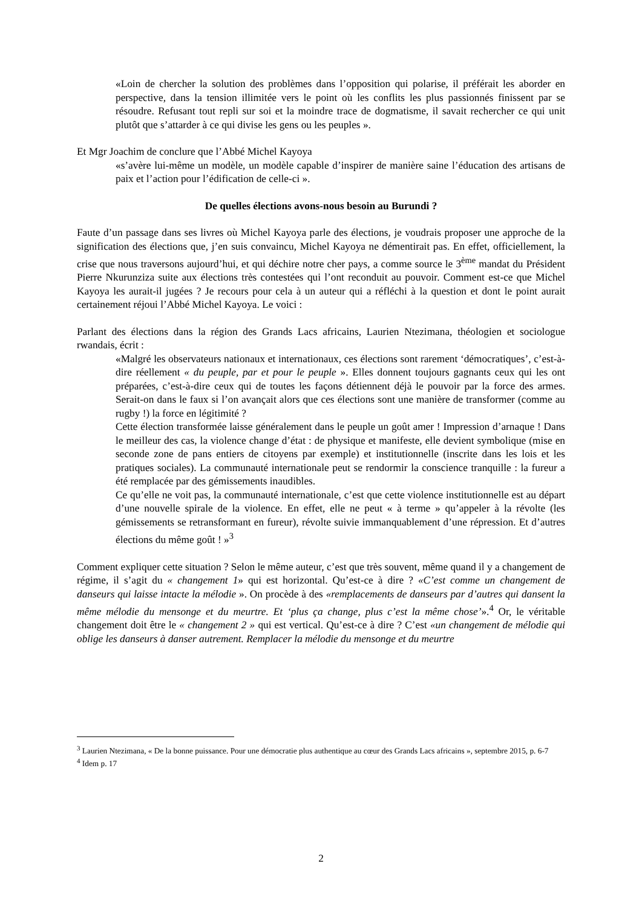«Loin de chercher la solution des problèmes dans l’opposition qui polarise, il préférait les aborder en perspective, dans la tension illimitée vers le point où les conflits les plus passionnés finissent par se résoudre. Refusant tout repli sur soi et la moindre trace de dogmatisme, il savait rechercher ce qui unit plutôt que s’attarder à ce qui divise les gens ou les peuples ».
Et Mgr Joachim de conclure que l’Abbé Michel Kayoya
«s’avère lui-même un modèle, un modèle capable d’inspirer de manière saine l’éducation des artisans de paix et l’action pour l’édification de celle-ci ».
De quelles élections avons-nous besoin au Burundi ?
Faute d’un passage dans ses livres où Michel Kayoya parle des élections, je voudrais proposer une approche de la signification des élections que, j’en suis convaincu, Michel Kayoya ne démentirait pas. En effet, officiellement, la crise que nous traversons aujourd’hui, et qui déchire notre cher pays, a comme source le 3<sup>ème</sup> mandat du Président Pierre Nkurunziza suite aux élections très contestées qui l’ont reconduit au pouvoir. Comment est-ce que Michel Kayoya les aurait-il jugées ? Je recours pour cela à un auteur qui a réfléchi à la question et dont le point aurait certainement réjoui l’Abbé Michel Kayoya. Le voici :
Parlant des élections dans la région des Grands Lacs africains, Laurien Ntezimana, théologien et sociologue rwandais, écrit :
«Malgré les observateurs nationaux et internationaux, ces élections sont rarement ‘démocratiques’, c’est-à-dire réellement « du peuple, par et pour le peuple ». Elles donnent toujours gagnants ceux qui les ont préparées, c’est-à-dire ceux qui de toutes les façons détiennent déjà le pouvoir par la force des armes. Serait-on dans le faux si l’on avançait alors que ces élections sont une manière de transformer (comme au rugby !) la force en légitimité ?
Cette élection transformée laisse généralement dans le peuple un goût amer ! Impression d’arnaque ! Dans le meilleur des cas, la violence change d’état : de physique et manifeste, elle devient symbolique (mise en seconde zone de pans entiers de citoyens par exemple) et institutionnelle (inscrite dans les lois et les pratiques sociales). La communauté internationale peut se rendormir la conscience tranquille : la fureur a été remplacée par des gémissements inaudibles.
Ce qu’elle ne voit pas, la communauté internationale, c’est que cette violence institutionnelle est au départ d’une nouvelle spirale de la violence. En effet, elle ne peut « à terme » qu’appeler à la révolte (les gémissements se retransformant en fureur), révolte suivie immanquablement d’une répression. Et d’autres élections du même goût ! »<sup>3</sup>
Comment expliquer cette situation ? Selon le même auteur, c’est que très souvent, même quand il y a changement de régime, il s’agit du « changement 1» qui est horizontal. Qu’est-ce à dire ? «C’est comme un changement de danseurs qui laisse intacte la mélodie ». On procède à des «remplacements de danseurs par d’autres qui dansent la même mélodie du mensonge et du meurtre. Et ‘plus ça change, plus c’est la même chose’».<sup>4</sup> Or, le véritable changement doit être le « changement 2 » qui est vertical. Qu’est-ce à dire ? C’est «un changement de mélodie qui oblige les danseurs à danser autrement. Remplacer la mélodie du mensonge et du meurtre
<sup>3</sup> Laurien Ntezimana, « De la bonne puissance. Pour une démocratie plus authentique au cœur des Grands Lacs africains », septembre 2015, p. 6-7
<sup>4</sup> Idem p. 17
2